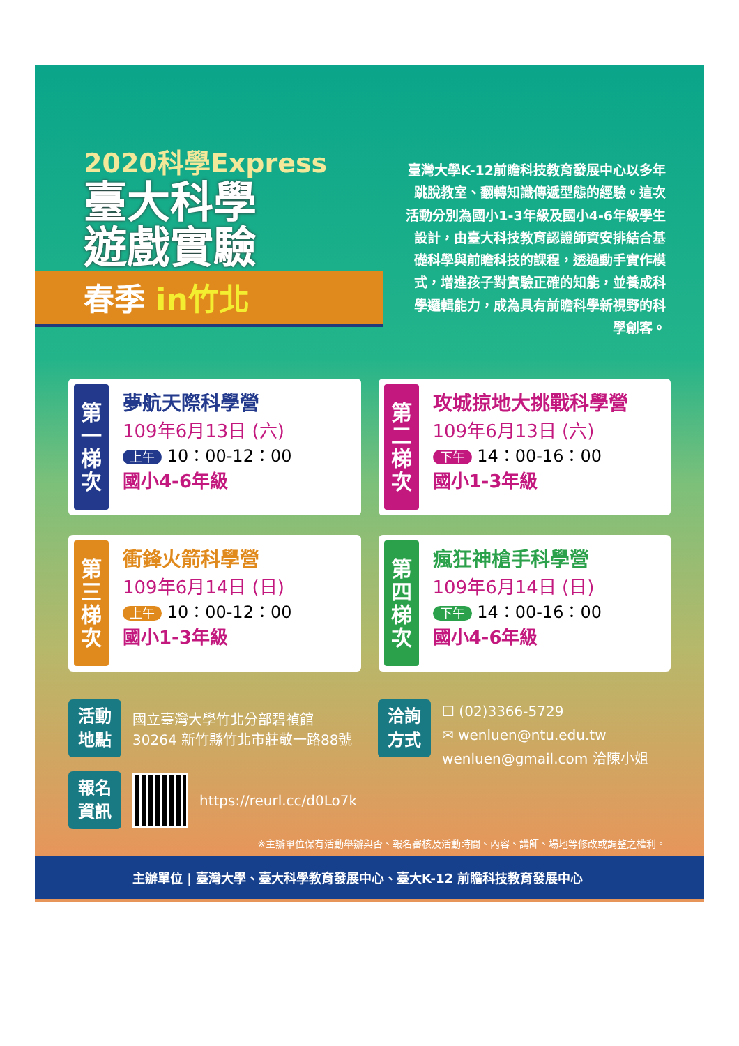2020科學Express
臺大科學
遊戲實驗
春季 in竹北
臺灣大學K-12前瞻科技教育發展中心以多年跳脫教室、翻轉知識傳遞型態的經驗。這次活動分別為國小1-3年級及國小4-6年級學生設計，由臺大科技教育認證師資安排結合基礎科學與前瞻科技的課程，透過動手實作模式，增進孩子對實驗正確的知能，並養成科學邏輯能力，成為具有前瞻科學新視野的科學創客。
第一梯次
夢航天際科學營
109年6月13日 (六)
上午 10：00-12：00
國小4-6年級
第二梯次
攻城掠地大挑戰科學營
109年6月13日 (六)
下午 14：00-16：00
國小1-3年級
第三梯次
衝鋒火箭科學營
109年6月14日 (日)
上午 10：00-12：00
國小1-3年級
第四梯次
瘋狂神槍手科學營
109年6月14日 (日)
下午 14：00-16：00
國小4-6年級
活動
地點
國立臺灣大學竹北分部碧禎館
30264 新竹縣竹北市莊敬一路88號
報名
資訊
https://reurl.cc/d0Lo7k
洽詢
方式
☐ (02)3366-5729
✉ wenluen@ntu.edu.tw
wenluen@gmail.com 洽陳小姐
※主辦單位保有活動舉辦與否、報名審核及活動時間、內容、講師、場地等修改或調整之權利。
主辦單位 | 臺灣大學、臺大科學教育發展中心、臺大K-12 前瞻科技教育發展中心